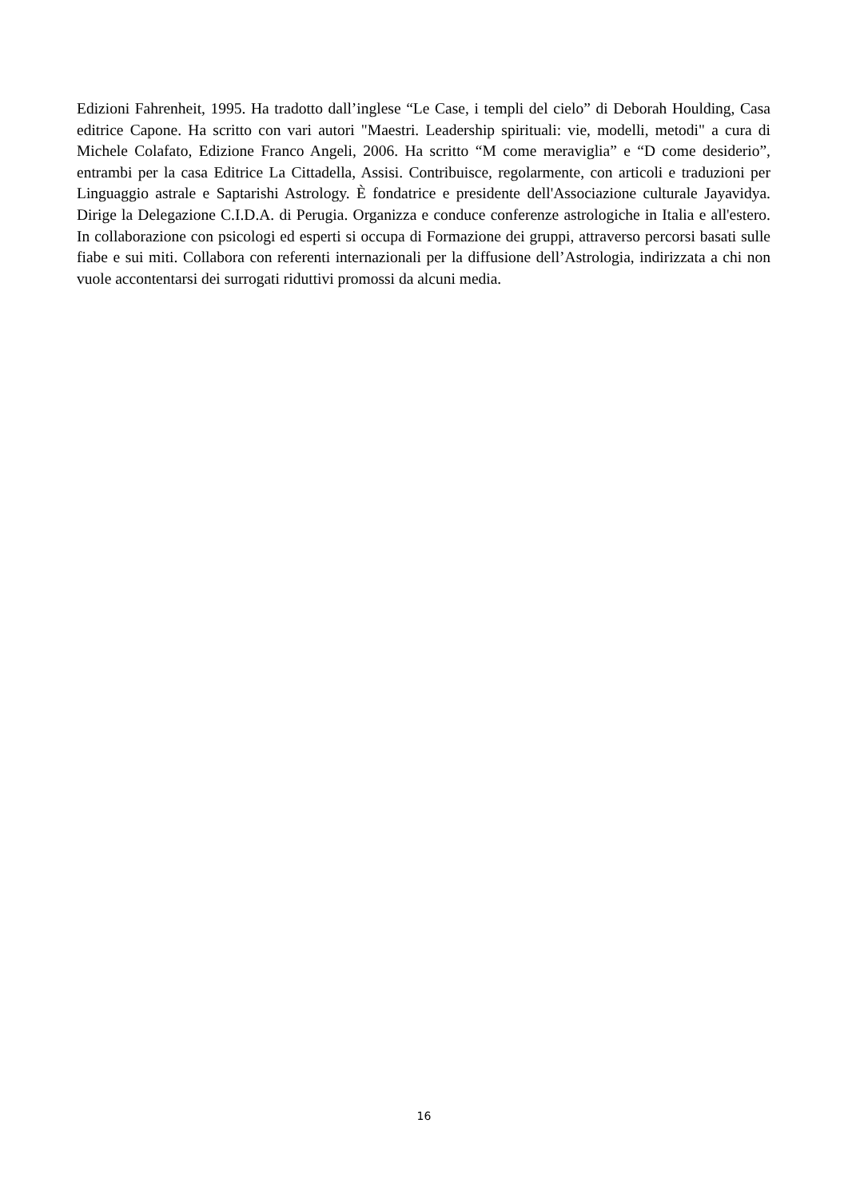Edizioni Fahrenheit, 1995. Ha tradotto dall’inglese “Le Case, i templi del cielo” di Deborah Houlding, Casa editrice Capone. Ha scritto con vari autori "Maestri. Leadership spirituali: vie, modelli, metodi" a cura di Michele Colafato, Edizione Franco Angeli, 2006. Ha scritto “M come meraviglia” e “D come desiderio”, entrambi per la casa Editrice La Cittadella, Assisi. Contribuisce, regolarmente, con articoli e traduzioni per Linguaggio astrale e Saptarishi Astrology. È fondatrice e presidente dell'Associazione culturale Jayavidya. Dirige la Delegazione C.I.D.A. di Perugia. Organizza e conduce conferenze astrologiche in Italia e all'estero. In collaborazione con psicologi ed esperti si occupa di Formazione dei gruppi, attraverso percorsi basati sulle fiabe e sui miti. Collabora con referenti internazionali per la diffusione dell’Astrologia, indirizzata a chi non vuole accontentarsi dei surrogati riduttivi promossi da alcuni media.
16